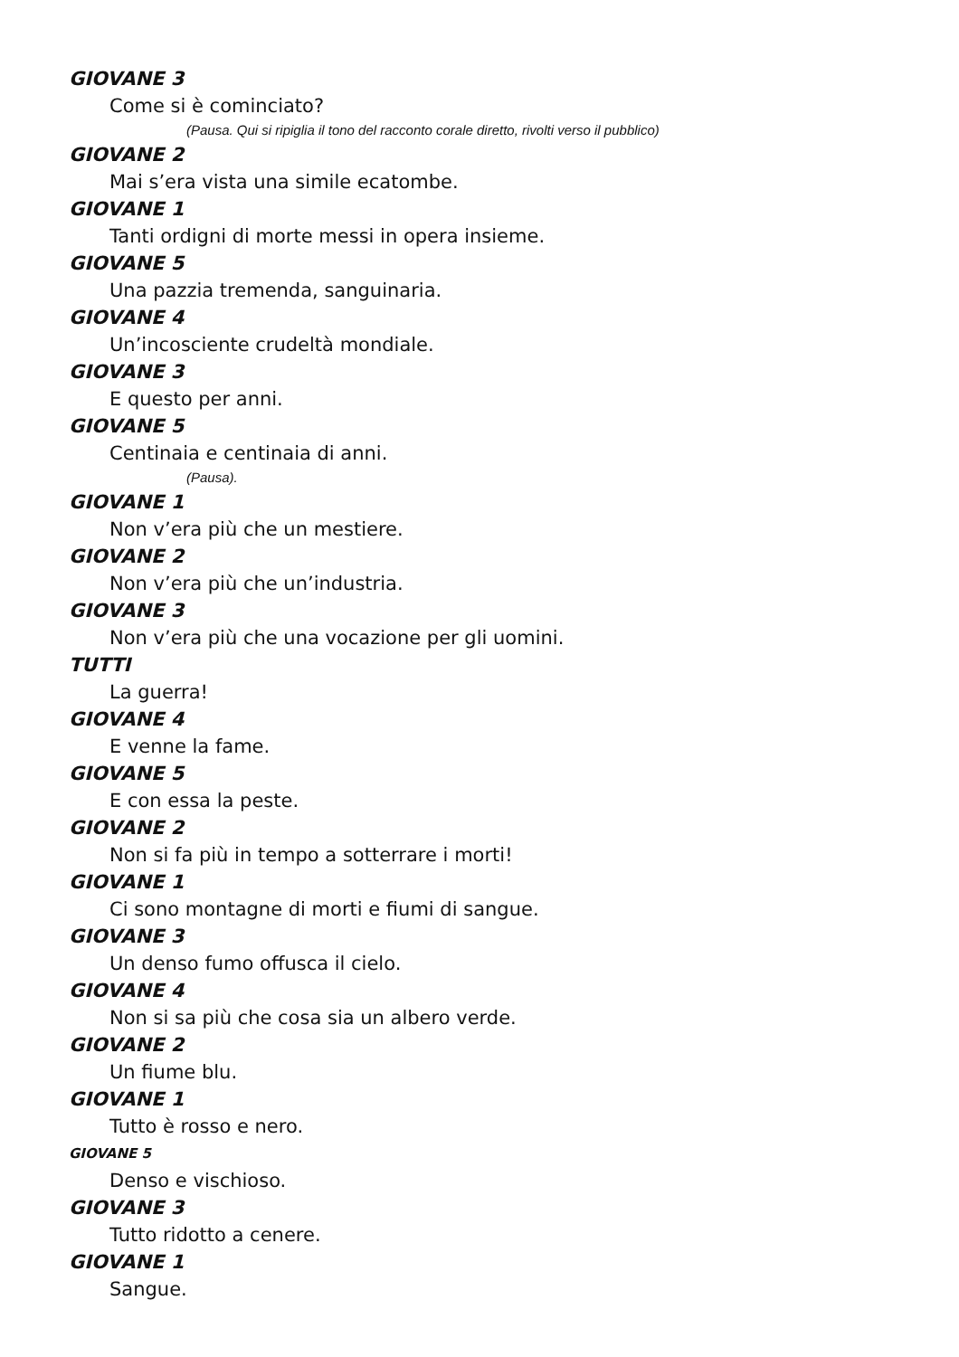GIOVANE 3
Come si è cominciato?
(Pausa. Qui si ripiglia il tono del racconto corale diretto, rivolti verso il pubblico)
GIOVANE 2
Mai s’era vista una simile ecatombe.
GIOVANE 1
Tanti ordigni di morte messi in opera insieme.
GIOVANE 5
Una pazzia tremenda, sanguinaria.
GIOVANE 4
Un’incosciente crudeltà mondiale.
GIOVANE 3
E questo per anni.
GIOVANE 5
Centinaia e centinaia di anni.
(Pausa).
GIOVANE 1
Non v’era più che un mestiere.
GIOVANE 2
Non v’era più che un’industria.
GIOVANE 3
Non v’era più che una vocazione per gli uomini.
TUTTI
La guerra!
GIOVANE 4
E venne la fame.
GIOVANE 5
E con essa la peste.
GIOVANE 2
Non si fa più in tempo a sotterrare i morti!
GIOVANE 1
Ci sono montagne di morti e fiumi di sangue.
GIOVANE 3
Un denso fumo offusca il cielo.
GIOVANE 4
Non si sa più che cosa sia un albero verde.
GIOVANE 2
Un fiume blu.
GIOVANE 1
Tutto è rosso e nero.
GIOVANE 5
Denso e vischioso.
GIOVANE 3
Tutto ridotto a cenere.
GIOVANE 1
Sangue.